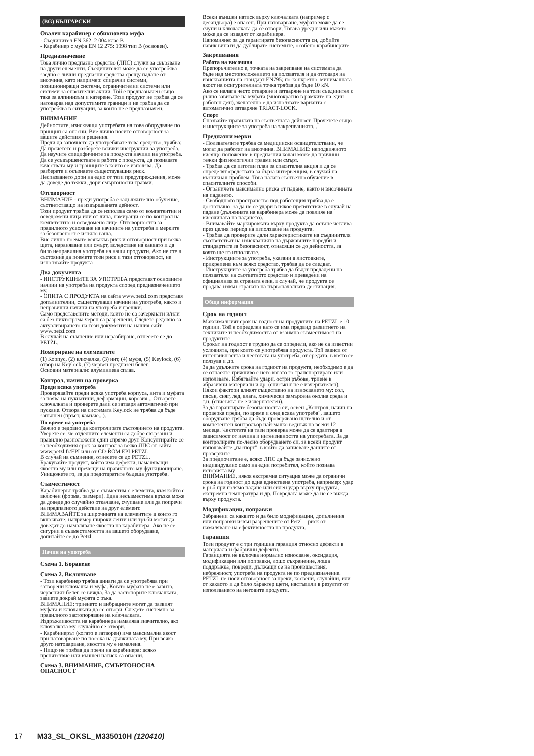(BG) БЪЛГАРСКИ
Овален карабинер с обикновена муфа
- Съединител EN 362: 2 004 клас B
- Карабинер с муфа EN 12 275: 1998 тип B (основен).
Предназначение
Това лично предпазно средство (ЛПС) служи за свързване на други елементи. Съединителят може да се употребява заедно с лични предпазни средства срещу падане от височина, като например: спирачни системи, позициониращи системи, ограничителни системи или системи за спасителни акции. Той е предназначен също така за алпинизъм и катерене. Този продукт не трябва да се натоварва над допустимите граници и не трябва да се употребява в ситуации, за които не е предназначен.
ВНИМАНИЕ
Дейностите, изискващи употребата на това оборудване по принцип са опасни. Вие лично носите отговорност за вашите действия и решения.
Преди да започнете да употребявате това средство, трябва: Да прочетете и разберете всички инструкции за употреба. Да научите специфичните за продукта начини на употреба. Да се усъвършенствате в работа с продукта, да познавате качествата му и границите в които се използва. Да разберете и осъзнаете съществуващия риск.
Неспазването дори на едно от тези предупреждения, може да доведе до тежки, дори смъртоносни травми.
Отговорност
ВНИМАНИЕ - преди употреба е задължително обучение, съответстващо на извършваната дейност.
Този продукт трябва да се използва само от компетентни и осведомени лица или от лица, намиращи се по контрол на компетентно и осведомено лице. Отговорността за правилното усвояване на начините на употреба и мерките за безопасност е изцяло ваша.
Вие лично поемате всякакъв риск и отговорност при всяка щета, нараняване или смърт, вследствие на каквато и да било неправилна употреба на наши продукти. Ако не сте в състояние да поемете този риск и тази отговорност, не използвайте продукта
Два документа
- ИНСТРУКЦИИТЕ ЗА УПОТРЕБА представят основните начини на употреба на продукта според предназначението му.
- ОПИТА С ПРОДУКТА на сайта www.petzl.com представя допълнителни, съществуващи начини на употреба, както и неправилни начини на употреба и грешки.
Само представените методи, които не са зачеркнати и/или са без пиктограма череп са разрешени. Следете редовно за актуализирането на тези документи на нашия сайт www.petzl.com
В случай на съмнение или неразбиране, отнесете се до PETZL.
Номериране на елементите
(1) Корпус, (2) ключалка, (3) нит, (4) муфа, (5) Keylock, (6) отвор на Keylock, (7) червен предпазен белег.
Основни материали: алуминиева сплав.
Контрол, начин на проверка
Преди всяка употреба
Проверявайте преди всяка употреба корпуса, нита и муфата за поява на пукнатини, деформации, корозия... Отворете ключалката и проверете дали се затваря автоматично при пускане. Отвора на системата Keylock не трябва да бъде запълнен (пръст, камъче...).
По време на употреба
Важно е редовно да контролирате състоянието на продукта. Уверете се, че отделните елементи са добре свързани и правилно разположени един спрямо друг. Консултирайте се за необходимия срок за контрол за всяко ЛПС от сайта www.petzl.fr/EPI или от CD-ROM EPI PETZL.
В случай на съмнение, отнесете се до PETZL.
Бракувайте продукт, който има дефекти, намаляващи якостта му или пречещи на правилното му функциониране. Унищожете го, за да предотвратите бъдеща употреба.
Съвместимост
Карабинерът трябва да е съвместим с елемента, към който е включен (форма, размери). Една несъвместима връзка може да доведе до случайно откачване, счупване или да попречи на предпазното действие на друг елемент.
ВНИМАВАЙТЕ за широчината на елементите в които го включвате: например широки ленти или тръби могат да доведат до намаляване якостта на карабинера. Ако не се сигурни в съвместимостта на вашето оборудване, допитайте се до Petzl.
Начин на употреба
Схема 1. Боравене
Схема 2. Включване
- Този карабинер трябва винаги да се употребява при затворени ключалка и муфа. Когато муфата не е завита, червеният белег се вижда. За да застопорите ключалката, завиете докрай муфата с ръка.
ВНИМАНИЕ: триенето и вибрациите могат да развият муфата и ключалката да се отвори. Следете системно за правилното застопоряване на ключалката.
Издръжливостта на карабинера намалява значително, ако ключалката му случайно се отвори.
- Карабинерът (когато е затворен) има максимална якост при натоварване по посока на дължината му. При всяко друго натоварване, якостта му е намалена.
- Нищо не трябва да пречи на карабинера: всяко препятствие или външен натиск са опасни.
Схема 3. ВНИМАНИЕ, СМЪРТОНОСНА ОПАСНОСТ
Всеки външен натиск върху ключалката (например с десандьора) е опасен. При натоварване, муфата може да се счупи и ключалката да се отвори. Тогава уредът или въжето може да се извадят от карабинера.
Напомняне: за да гарантирате безопасността си, добийте навик винаги да дублирате системите, особено карабинерите.
Закрепвания
Работа на височина
Препоръчително е, точката на закрепване на системата да бъде над местоположението на ползвателя и да отговаря на изискванията на стандарт EN795; по-конкретно, минималната якост на осигурителната точка трябва да бъде 10 kN.
Ако се налага често отваряне и затваряне на този съединител с ръчно завиване на муфата (многократно в рамките на един работен ден), желателно е да използвате варианта с автоматично затваряне TRIACT-LOCK.
Спорт
Спазвайте правилата на съответната дейност. Прочетете също и инструкциите за употреба на закрепванията...
Предпазни мерки
- Ползвателите трябва са медицински освидетелствани, че могат да работят на височина. ВНИМАНИЕ: неподвижното висящо положение в предпазния колан може да причини тежки физиологични травми или смърт.
- Трябва да се изготви план за спасителна акция и да се определят средствата за бърза интервенция, в случай на възникнал проблем. Това налага съответно обучение в спасителните способи.
- Ограничете максимално риска от падане, както и височината на падането.
- Свободното пространство под работещия трябва да е достатъчно, за да не се удари в някое препятствие в случай на падане (дължината на карабинера може да повлияе на височината на падането).
- Внимавайте маркировката върху продукта да остане четлива през целия период на използване на продукта.
- Трябва да проверите дали характеристиките на съединителя съответстват на изискванията на държавните наредби и стандартите за безопасност, отнасящи се до дейността, за която ще го използвате.
- Инструкциите за употреба, указани в листовките, прикрепени към всяко средство, трябва да се следват.
- Инструкциите за употреба трябва да бъдат предадени на ползвателя на съответното средство и преведени на официалния за страната език, в случай, че продукта се продава извън страната на първоначалната дестинация.
Обща информация
Срок на годност
Максималният срок на годност на продуктите на PETZL е 10 години. Той е определен като се има предвид развитието на техниките и необходимостта от взаимна съвместимост на продуктите.
Срокът на годност е трудно да се определи, ако не са известни условията, при които се употребява продукта. Той зависи от интензивността и честотата на употреба, от средата, в която се ползува и др.
За да удължите срока на годност на продукта, необходимо е да се отнасяте грижливо с него когато го транспортирате или използвате. Избягвайте удари, остри ръбове, триене в абразивни материали и др. (списъкът не е изчерпателен).
Някои фактори влияят съществено на износването му: сол, пясък, сняг, лед, влага, химически замърсена околна среда и т.н. (списъкът не е изчерпателен).
За да гарантирате безопасността си, освен „Контрол, начин на проверка преди, по време и след всяка употреба", вашето оборудване трябва да бъде проверявано щателно и от компетентен контрольор най-малко веднъж на всеки 12 месеца. Честотата на тази проверка може да се адаптира в зависимост от начина и интензивността на употребата. За да контролирате по-лесно оборудването си, за всеки продукт използвайте „паспорт", в който да записвате данните от проверките.
За предпочитане е, всяко ЛПС да бъде зачислено индивидуално само на един потребител, който познава историята му.
ВНИМАНИЕ, някоя екстремна ситуация може да ограничи срока на годност до една единствена употреба, например: удар в ръб при голямо падане или силен удар върху продукта, екстремна температура и др. Повредата може да не се вижда върху продукта.
Модификации, поправки
Забранени са каквито и да било модификации, допълнения или поправки извън разрешените от Petzl – риск от намаляване на ефективността на продукта.
Гаранция
Този продукт е с три годишна гаранция относно дефекти в материала и фабрични дефекти.
Гаранцията не включва нормално износване, оксидация, модификации или поправки, лошо съхранение, лоша поддръжка, повреди, дължащи се на произшествия, небрежност, употреба на продукта не по предназначение. PETZL не носи отговорност за преки, косвени, случайни, или от каквото и да било характер щети, настъпили в резултат от използването на неговите продукти.
17 M33_SL_OKSL_M335010H (120410)